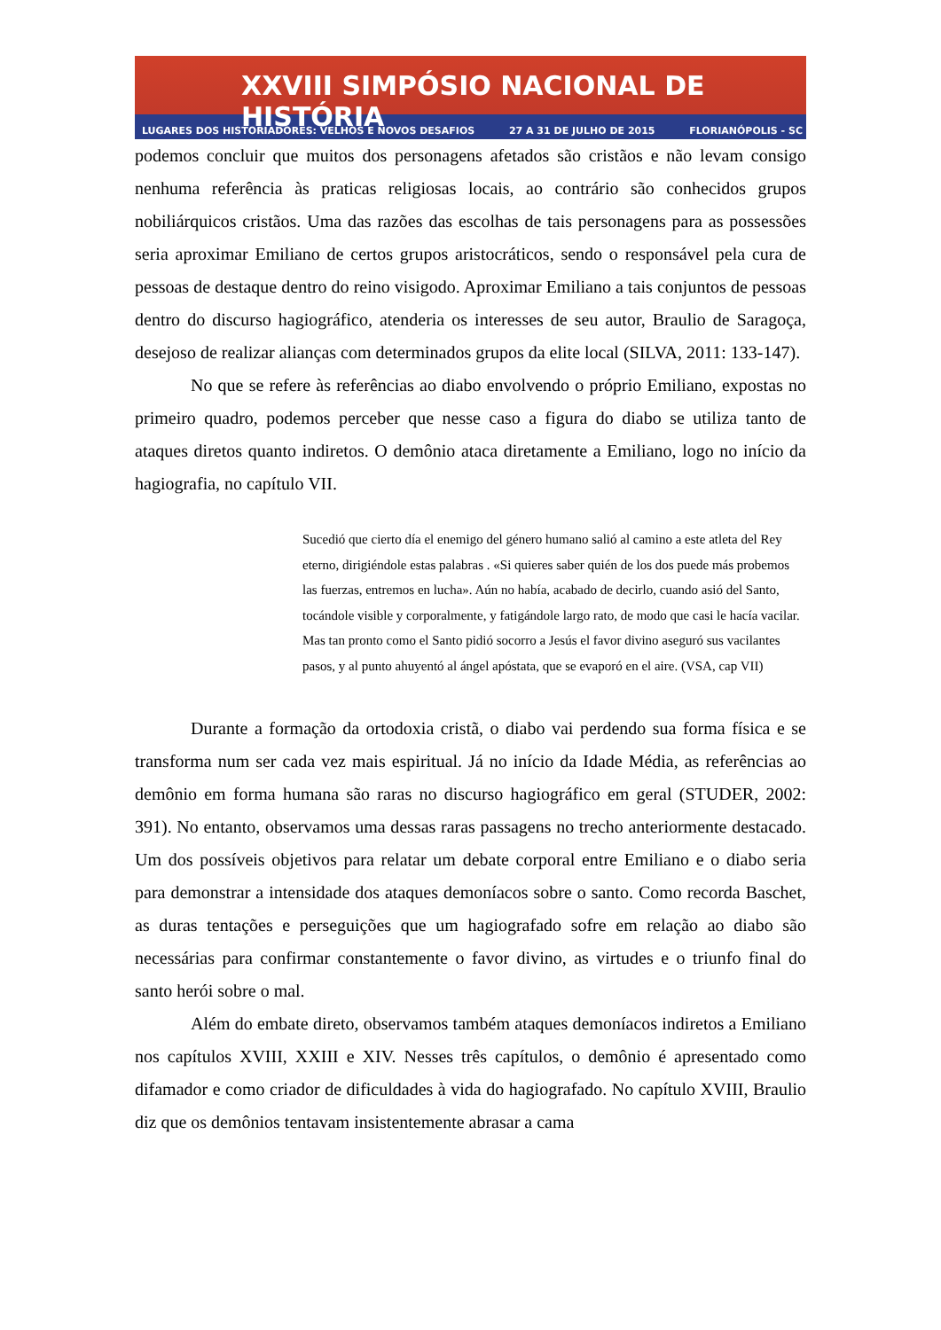XXVIII SIMPÓSIO NACIONAL DE HISTÓRIA
LUGARES DOS HISTORIADORES: VELHOS E NOVOS DESAFIOS 27 A 31 DE JULHO DE 2015 FLORIANÓPOLIS - SC
podemos concluir que muitos dos personagens afetados são cristãos e não levam consigo nenhuma referência às praticas religiosas locais, ao contrário são conhecidos grupos nobiliárquicos cristãos. Uma das razões das escolhas de tais personagens para as possessões seria aproximar Emiliano de certos grupos aristocráticos, sendo o responsável pela cura de pessoas de destaque dentro do reino visigodo. Aproximar Emiliano a tais conjuntos de pessoas dentro do discurso hagiográfico, atenderia os interesses de seu autor, Braulio de Saragoça, desejoso de realizar alianças com determinados grupos da elite local (SILVA, 2011: 133-147).
No que se refere às referências ao diabo envolvendo o próprio Emiliano, expostas no primeiro quadro, podemos perceber que nesse caso a figura do diabo se utiliza tanto de ataques diretos quanto indiretos. O demônio ataca diretamente a Emiliano, logo no início da hagiografia, no capítulo VII.
Sucedió que cierto día el enemigo del género humano salió al camino a este atleta del Rey eterno, dirigiéndole estas palabras . «Si quieres saber quién de los dos puede más probemos las fuerzas, entremos en lucha». Aún no había, acabado de decirlo, cuando asió del Santo, tocándole visible y corporalmente, y fatigándole largo rato, de modo que casi le hacía vacilar. Mas tan pronto como el Santo pidió socorro a Jesús el favor divino aseguró sus vacilantes pasos, y al punto ahuyentó al ángel apóstata, que se evaporó en el aire. (VSA, cap VII)
Durante a formação da ortodoxia cristã, o diabo vai perdendo sua forma física e se transforma num ser cada vez mais espiritual. Já no início da Idade Média, as referências ao demônio em forma humana são raras no discurso hagiográfico em geral (STUDER, 2002: 391). No entanto, observamos uma dessas raras passagens no trecho anteriormente destacado. Um dos possíveis objetivos para relatar um debate corporal entre Emiliano e o diabo seria para demonstrar a intensidade dos ataques demoníacos sobre o santo. Como recorda Baschet, as duras tentações e perseguições que um hagiografado sofre em relação ao diabo são necessárias para confirmar constantemente o favor divino, as virtudes e o triunfo final do santo herói sobre o mal.
Além do embate direto, observamos também ataques demoníacos indiretos a Emiliano nos capítulos XVIII, XXIII e XIV. Nesses três capítulos, o demônio é apresentado como difamador e como criador de dificuldades à vida do hagiografado. No capítulo XVIII, Braulio diz que os demônios tentavam insistentemente abrasar a cama